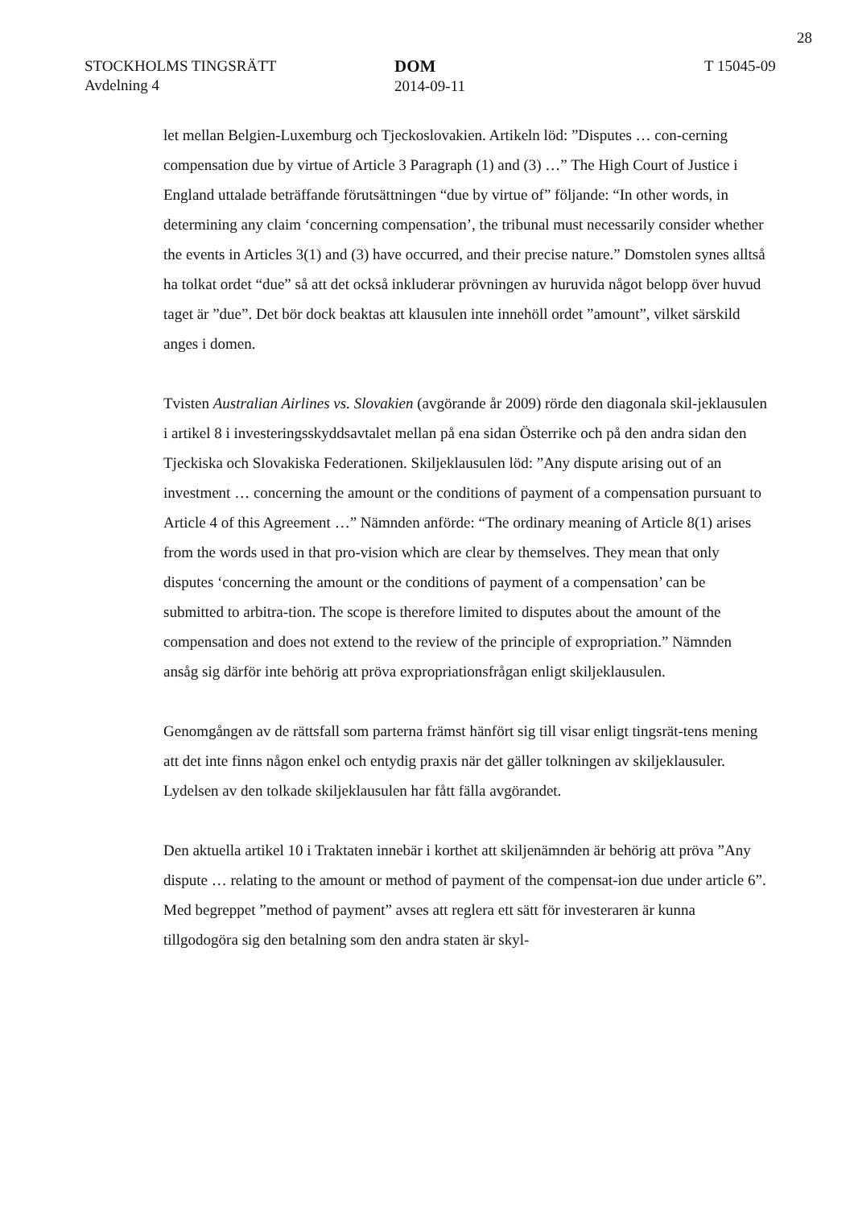28
STOCKHOLMS TINGSRÄTT
Avdelning 4
DOM
2014-09-11
T 15045-09
let mellan Belgien-Luxemburg och Tjeckoslovakien. Artikeln löd: ”Disputes … con-cerning compensation due by virtue of Article 3 Paragraph (1) and (3) …” The High Court of Justice i England uttalade beträffande förutsättningen “due by virtue of” följande: “In other words, in determining any claim ‘concerning compensation’, the tribunal must necessarily consider whether the events in Articles 3(1) and (3) have occurred, and their precise nature.” Domstolen synes alltså ha tolkat ordet “due” så att det också inkluderar prövningen av huruvida något belopp över huvud taget är ”due”. Det bör dock beaktas att klausulen inte innehöll ordet ”amount”, vilket särskild anges i domen.
Tvisten Australian Airlines vs. Slovakien (avgörande år 2009) rörde den diagonala skil-jeklausulen i artikel 8 i investeringsskyddsavtalet mellan på ena sidan Österrike och på den andra sidan den Tjeckiska och Slovakiska Federationen. Skiljeklausulen löd: ”Any dispute arising out of an investment … concerning the amount or the conditions of payment of a compensation pursuant to Article 4 of this Agreement …” Nämnden anförde: “The ordinary meaning of Article 8(1) arises from the words used in that pro-vision which are clear by themselves. They mean that only disputes ‘concerning the amount or the conditions of payment of a compensation’ can be submitted to arbitra-tion. The scope is therefore limited to disputes about the amount of the compensation and does not extend to the review of the principle of expropriation.” Nämnden ansåg sig därför inte behörig att pröva expropriationsfrågan enligt skiljeklausulen.
Genomgången av de rättsfall som parterna främst hänfört sig till visar enligt tingsrät-tens mening att det inte finns någon enkel och entydig praxis när det gäller tolkningen av skiljeklausuler. Lydelsen av den tolkade skiljeklausulen har fått fälla avgörandet.
Den aktuella artikel 10 i Traktaten innebär i korthet att skiljenämnden är behörig att pröva ”Any dispute … relating to the amount or method of payment of the compensat-ion due under article 6”. Med begreppet ”method of payment” avses att reglera ett sätt för investeraren är kunna tillgodogöra sig den betalning som den andra staten är skyl-